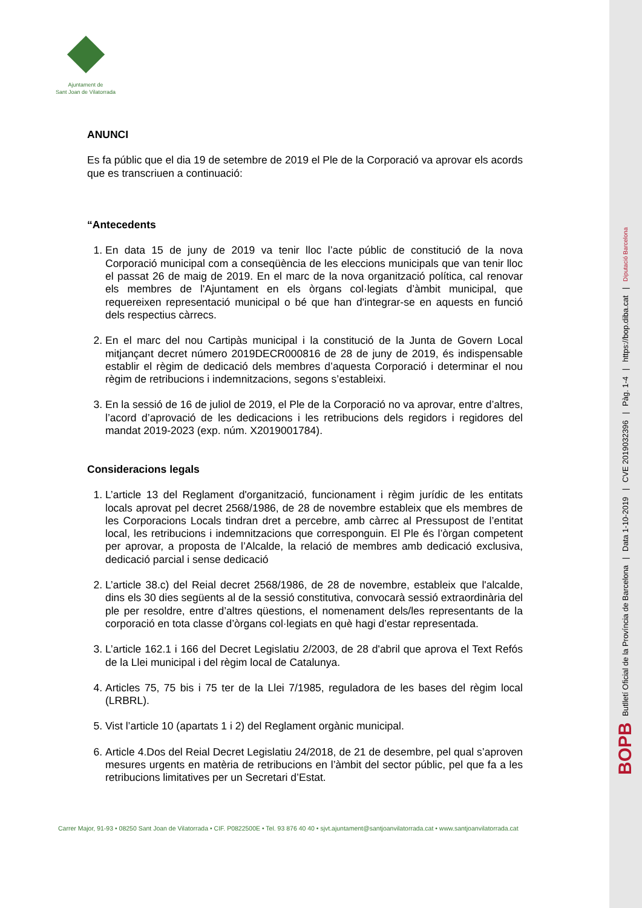Ajuntament de
Sant Joan de Vilatorrada
ANUNCI
Es fa públic que el dia 19 de setembre de 2019 el Ple de la Corporació va aprovar els acords que es transcriuen a continuació:
“Antecedents
1. En data 15 de juny de 2019 va tenir lloc l’acte públic de constitució de la nova Corporació municipal com a conseqüència de les eleccions municipals que van tenir lloc el passat 26 de maig de 2019. En el marc de la nova organització política, cal renovar els membres de l'Ajuntament en els òrgans col·legiats d’àmbit municipal, que requereixen representació municipal o bé que han d'integrar-se en aquests en funció dels respectius càrrecs.
2. En el marc del nou Cartipàs municipal i la constitució de la Junta de Govern Local mitjançant decret número 2019DECR000816 de 28 de juny de 2019, és indispensable establir el règim de dedicació dels membres d’aquesta Corporació i determinar el nou règim de retribucions i indemnitzacions, segons s’estableixi.
3. En la sessió de 16 de juliol de 2019, el Ple de la Corporació no va aprovar, entre d’altres, l’acord d’aprovació de les dedicacions i les retribucions dels regidors i regidores del mandat 2019-2023 (exp. núm. X2019001784).
Consideracions legals
1. L’article 13 del Reglament d'organització, funcionament i règim jurídic de les entitats locals aprovat pel decret 2568/1986, de 28 de novembre estableix que els membres de les Corporacions Locals tindran dret a percebre, amb càrrec al Pressupost de l’entitat local, les retribucions i indemnitzacions que corresponguin. El Ple és l’òrgan competent per aprovar, a proposta de l’Alcalde, la relació de membres amb dedicació exclusiva, dedicació parcial i sense dedicació
2. L’article 38.c) del Reial decret 2568/1986, de 28 de novembre, estableix que l'alcalde, dins els 30 dies següents al de la sessió constitutiva, convocarà sessió extraordinària del ple per resoldre, entre d’altres qüestions, el nomenament dels/les representants de la corporació en tota classe d’òrgans col·legiats en què hagi d’estar representada.
3. L’article 162.1 i 166 del Decret Legislatiu 2/2003, de 28 d'abril que aprova el Text Refós de la Llei municipal i del règim local de Catalunya.
4. Articles 75, 75 bis i 75 ter de la Llei 7/1985, reguladora de les bases del règim local (LRBRL).
5. Vist l’article 10 (apartats 1 i 2) del Reglament orgànic municipal.
6. Article 4.Dos del Reial Decret Legislatiu 24/2018, de 21 de desembre, pel qual s’aproven mesures urgents en matèria de retribucions en l’àmbit del sector públic, pel que fa a les retribucions limitatives per un Secretari d’Estat.
Carrer Major, 91-93 • 08250 Sant Joan de Vilatorrada • CIF. P0822500E • Tel. 93 876 40 40 • sjvt.ajuntament@santjoanvilatorrada.cat • www.santjoanvilatorrada.cat
BOPB Butlletí Oficial de la Província de Barcelona | Data 1-10-2019 | CVE 2019032396 | Pàg. 1-4 | https://bop.diba.cat | Diputació Barcelona